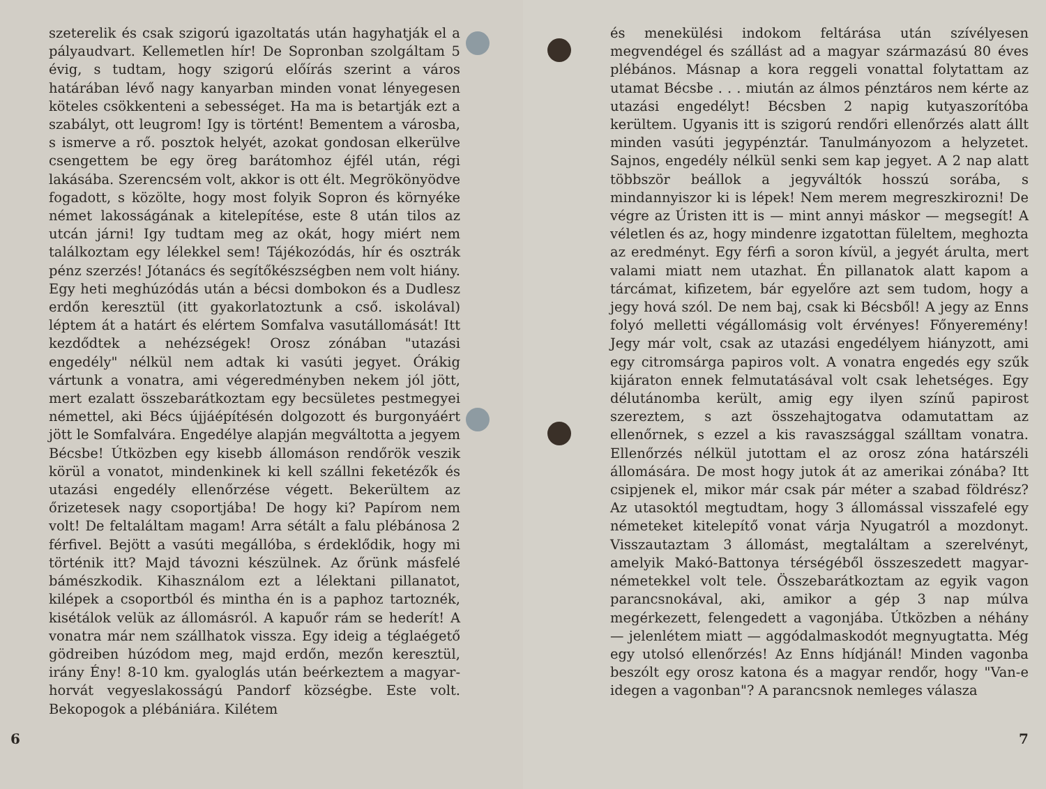szeterelik és csak szigorú igazoltatás után hagyhatják el a pályaudvart. Kellemetlen hír! De Sopronban szolgáltam 5 évig, s tudtam, hogy szigorú előírás szerint a város határában lévő nagy kanyarban minden vonat lényegesen köteles csökkenteni a sebességet. Ha ma is betartják ezt a szabályt, ott leugrom! Igy is történt! Bementem a városba, s ismerve a rő. posztok helyét, azokat gondosan elkerülve csengettem be egy öreg barátomhoz éjfél után, régi lakásába. Szerencsém volt, akkor is ott élt. Megrökönyödve fogadott, s közölte, hogy most folyik Sopron és környéke német lakosságának a kitelepítése, este 8 után tilos az utcán járni! Igy tudtam meg az okát, hogy miért nem találkoztam egy lélekkel sem! Tájékozódás, hír és osztrák pénz szerzés! Jótanács és segítőkészségben nem volt hiány. Egy heti meghúzódás után a bécsi dombokon és a Dudlesz erdőn keresztül (itt gyakorlatoztunk a cső. iskolával) léptem át a határt és elértem Somfalva vasutállomását! Itt kezdődtek a nehézségek! Orosz zónában "utazási engedély" nélkül nem adtak ki vasúti jegyet. Órákig vártunk a vonatra, ami végeredményben nekem jól jött, mert ezalatt összebarátkoztam egy becsületes pestmegyei némettel, aki Bécs újjáépítésén dolgozott és burgonyáért jött le Somfalvára. Engedélye alapján megváltotta a jegyem Bécsbe! Útközben egy kisebb állomáson rendőrök veszik körül a vonatot, mindenkinek ki kell szállni feketézők és utazási engedély ellenőrzése végett. Bekerültem az őrizetesek nagy csoportjába! De hogy ki? Papírom nem volt! De feltaláltam magam! Arra sétált a falu plébánosa 2 férfivel. Bejött a vasúti megállóba, s érdeklődik, hogy mi történik itt? Majd távozni készülnek. Az őrünk másfelé bámészkodik. Kihasználom ezt a lélektani pillanatot, kilépek a csoportból és mintha én is a paphoz tartoznék, kisétálok velük az állomásról. A kapuőr rám se hederít! A vonatra már nem szállhatok vissza. Egy ideig a téglaégető gödreiben húzódom meg, majd erdőn, mezőn keresztül, irány Ény! 8-10 km. gyaloglás után beérkeztem a magyar-horvát vegyeslakosságú Pandorf községbe. Este volt. Bekopogok a plébániára. Kilétem
6
és menekülési indokom feltárása után szívélyesen megvendégel és szállást ad a magyar származású 80 éves plébános. Másnap a kora reggeli vonattal folytattam az utamat Bécsbe . . . miután az álmos pénztáros nem kérte az utazási engedélyt! Bécsben 2 napig kutyaszorítóba kerültem. Ugyanis itt is szigorú rendőri ellenőrzés alatt állt minden vasúti jegypénztár. Tanulmányozom a helyzetet. Sajnos, engedély nélkül senki sem kap jegyet. A 2 nap alatt többször beállok a jegyváltók hosszú sorába, s mindannyiszor ki is lépek! Nem merem megreszkirozni! De végre az Úristen itt is — mint annyi máskor — megsegít! A véletlen és az, hogy mindenre izgatottan füleltem, meghozta az eredményt. Egy férfi a soron kívül, a jegyét árulta, mert valami miatt nem utazhat. Én pillanatok alatt kapom a tárcámat, kifizetem, bár egyelőre azt sem tudom, hogy a jegy hová szól. De nem baj, csak ki Bécsből! A jegy az Enns folyó melletti végállomásig volt érvényes! Főnyeremény! Jegy már volt, csak az utazási engedélyem hiányzott, ami egy citromsárga papiros volt. A vonatra engedés egy szűk kijáraton ennek felmutatásával volt csak lehetséges. Egy délutánomba került, amig egy ilyen színű papirost szereztem, s azt összehajtogatva odamutattam az ellenőrnek, s ezzel a kis ravaszsággal szálltam vonatra. Ellenőrzés nélkül jutottam el az orosz zóna határszéli állomására. De most hogy jutok át az amerikai zónába? Itt csipjenek el, mikor már csak pár méter a szabad földrész? Az utasoktól megtudtam, hogy 3 állomással visszafelé egy németeket kitelepítő vonat várja Nyugatról a mozdonyt. Visszautaztam 3 állomást, megtaláltam a szerelvényt, amelyik Makó-Battonya térségéből összeszedett magyar-németekkel volt tele. Összebarátkoztam az egyik vagon parancsnokával, aki, amikor a gép 3 nap múlva megérkezett, felengedett a vagonjába. Útközben a néhány — jelenlétem miatt — aggódalmaskodót megnyugtatta. Még egy utolsó ellenőrzés! Az Enns hídjánál! Minden vagonba beszólt egy orosz katona és a magyar rendőr, hogy "Van-e idegen a vagonban"? A parancsnok nemleges válasza
7